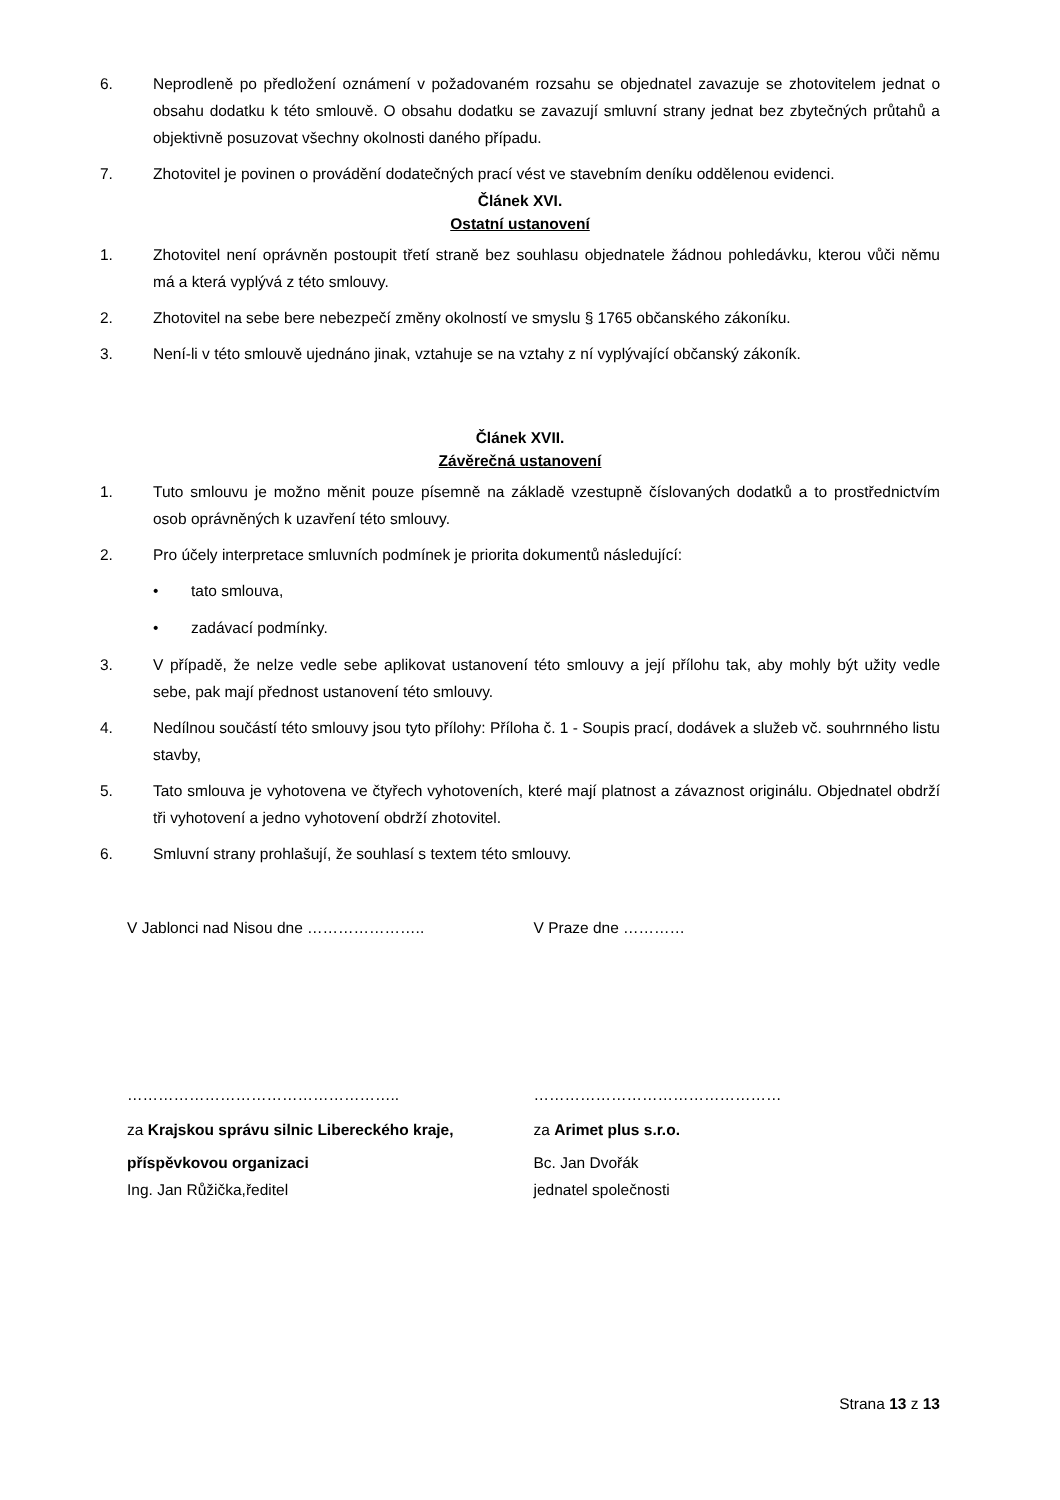6. Neprodleně po předložení oznámení v požadovaném rozsahu se objednatel zavazuje se zhotovitelem jednat o obsahu dodatku k této smlouvě. O obsahu dodatku se zavazují smluvní strany jednat bez zbytečných průtahů a objektivně posuzovat všechny okolnosti daného případu.
7. Zhotovitel je povinen o provádění dodatečných prací vést ve stavebním deníku oddělenou evidenci.
Článek XVI.
Ostatní ustanovení
1. Zhotovitel není oprávněn postoupit třetí straně bez souhlasu objednatele žádnou pohledávku, kterou vůči němu má a která vyplývá z této smlouvy.
2. Zhotovitel na sebe bere nebezpečí změny okolností ve smyslu § 1765 občanského zákoníku.
3. Není-li v této smlouvě ujednáno jinak, vztahuje se na vztahy z ní vyplývající občanský zákoník.
Článek XVII.
Závěrečná ustanovení
1. Tuto smlouvu je možno měnit pouze písemně na základě vzestupně číslovaných dodatků a to prostřednictvím osob oprávněných k uzavření této smlouvy.
2. Pro účely interpretace smluvních podmínek je priorita dokumentů následující:
• tato smlouva,
• zadávací podmínky.
3. V případě, že nelze vedle sebe aplikovat ustanovení této smlouvy a její přílohu tak, aby mohly být užity vedle sebe, pak mají přednost ustanovení této smlouvy.
4. Nedílnou součástí této smlouvy jsou tyto přílohy: Příloha č. 1 - Soupis prací, dodávek a služeb vč. souhrnného listu stavby,
5. Tato smlouva je vyhotovena ve čtyřech vyhotoveních, které mají platnost a závaznost originálu. Objednatel obdrží tři vyhotovení a jedno vyhotovení obdrží zhotovitel.
6. Smluvní strany prohlašují, že souhlasí s textem této smlouvy.
V Jablonci nad Nisou dne ………………….. V Praze dne …………
…………………………………………….. …………………………………………
za Krajskou správu silnic Libereckého kraje,
příspěvkovou organizaci
Ing. Jan Růžička,ředitel
za Arimet plus s.r.o.
Bc. Jan Dvořák
jednatel společnosti
Strana 13 z 13